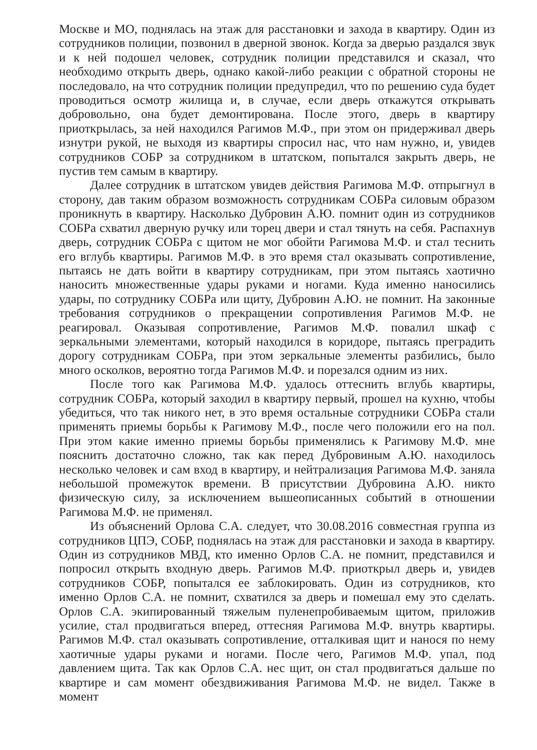Москве и МО, поднялась на этаж для расстановки и захода в квартиру. Один из сотрудников полиции, позвонил в дверной звонок. Когда за дверью раздался звук и к ней подошел человек, сотрудник полиции представился и сказал, что необходимо открыть дверь, однако какой-либо реакции с обратной стороны не последовало, на что сотрудник полиции предупредил, что по решению суда будет проводиться осмотр жилища и, в случае, если дверь откажутся открывать добровольно, она будет демонтирована. После этого, дверь в квартиру приоткрылась, за ней находился Рагимов М.Ф., при этом он придерживал дверь изнутри рукой, не выходя из квартиры спросил нас, что нам нужно, и, увидев сотрудников СОБР за сотрудником в штатском, попытался закрыть дверь, не пустив тем самым в квартиру.
Далее сотрудник в штатском увидев действия Рагимова М.Ф. отпрыгнул в сторону, дав таким образом возможность сотрудникам СОБРа силовым образом проникнуть в квартиру. Насколько Дубровин А.Ю. помнит один из сотрудников СОБРа схватил дверную ручку или торец двери и стал тянуть на себя. Распахнув дверь, сотрудник СОБРа с щитом не мог обойти Рагимова М.Ф. и стал теснить его вглубь квартиры. Рагимов М.Ф. в это время стал оказывать сопротивление, пытаясь не дать войти в квартиру сотрудникам, при этом пытаясь хаотично наносить множественные удары руками и ногами. Куда именно наносились удары, по сотруднику СОБРа или щиту, Дубровин А.Ю. не помнит. На законные требования сотрудников о прекращении сопротивления Рагимов М.Ф. не реагировал. Оказывая сопротивление, Рагимов М.Ф. повалил шкаф с зеркальными элементами, который находился в коридоре, пытаясь преградить дорогу сотрудникам СОБРа, при этом зеркальные элементы разбились, было много осколков, вероятно тогда Рагимов М.Ф. и порезался одним из них.
После того как Рагимова М.Ф. удалось оттеснить вглубь квартиры, сотрудник СОБРа, который заходил в квартиру первый, прошел на кухню, чтобы убедиться, что так никого нет, в это время остальные сотрудники СОБРа стали применять приемы борьбы к Рагимову М.Ф., после чего положили его на пол. При этом какие именно приемы борьбы применялись к Рагимову М.Ф. мне пояснить достаточно сложно, так как перед Дубровиным А.Ю. находилось несколько человек и сам вход в квартиру, и нейтрализация Рагимова М.Ф. заняла небольшой промежуток времени. В присутствии Дубровина А.Ю. никто физическую силу, за исключением вышеописанных событий в отношении Рагимова М.Ф. не применял.
Из объяснений Орлова С.А. следует, что 30.08.2016 совместная группа из сотрудников ЦПЭ, СОБР, поднялась на этаж для расстановки и захода в квартиру. Один из сотрудников МВД, кто именно Орлов С.А. не помнит, представился и попросил открыть входную дверь. Рагимов М.Ф. приоткрыл дверь и, увидев сотрудников СОБР, попытался ее заблокировать. Один из сотрудников, кто именно Орлов С.А. не помнит, схватился за дверь и помешал ему это сделать. Орлов С.А. экипированный тяжелым пуленепробиваемым щитом, приложив усилие, стал продвигаться вперед, оттесняя Рагимова М.Ф. внутрь квартиры. Рагимов М.Ф. стал оказывать сопротивление, отталкивая щит и нанося по нему хаотичные удары руками и ногами. После чего, Рагимов М.Ф. упал, под давлением щита. Так как Орлов С.А. нес щит, он стал продвигаться дальше по квартире и сам момент обездвиживания Рагимова М.Ф. не видел. Также в момент